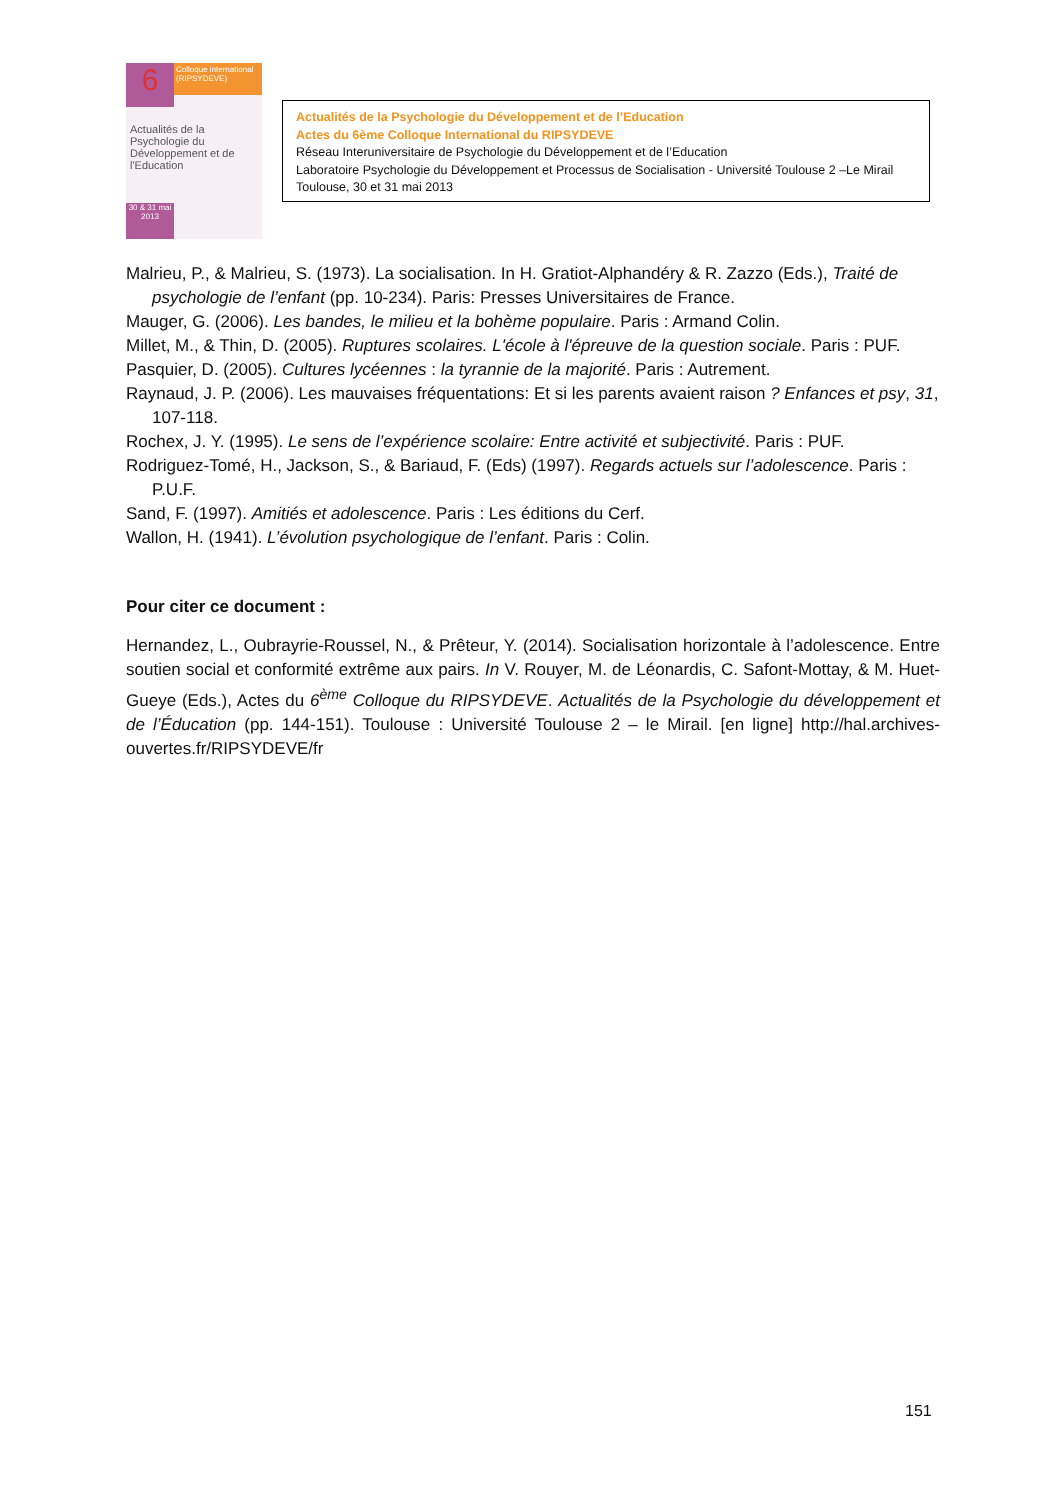6
Colloque international (RIPSYDEVE)
Actualités de la Psychologie du Développement et de l'Education
30 & 31 mai 2013
Actualités de la Psychologie du Développement et de l’Education
Actes du 6ème Colloque International du RIPSYDEVE
Réseau Interuniversitaire de Psychologie du Développement et de l’Education
Laboratoire Psychologie du Développement et Processus de Socialisation - Université Toulouse 2 –Le Mirail
Toulouse, 30 et 31 mai 2013
Malrieu, P., & Malrieu, S. (1973). La socialisation. In H. Gratiot-Alphandéry & R. Zazzo (Eds.), Traité de psychologie de l’enfant (pp. 10-234). Paris: Presses Universitaires de France.
Mauger, G. (2006). Les bandes, le milieu et la bohème populaire. Paris : Armand Colin.
Millet, M., & Thin, D. (2005). Ruptures scolaires. L'école à l'épreuve de la question sociale. Paris : PUF.
Pasquier, D. (2005). Cultures lycéennes : la tyrannie de la majorité. Paris : Autrement.
Raynaud, J. P. (2006). Les mauvaises fréquentations: Et si les parents avaient raison ? Enfances et psy, 31, 107-118.
Rochex, J. Y. (1995). Le sens de l’expérience scolaire: Entre activité et subjectivité. Paris : PUF.
Rodriguez-Tomé, H., Jackson, S., & Bariaud, F. (Eds) (1997). Regards actuels sur l’adolescence. Paris : P.U.F.
Sand, F. (1997). Amitiés et adolescence. Paris : Les éditions du Cerf.
Wallon, H. (1941). L’évolution psychologique de l’enfant. Paris : Colin.
Pour citer ce document :
Hernandez, L., Oubrayrie-Roussel, N., & Prêteur, Y. (2014). Socialisation horizontale à l’adolescence. Entre soutien social et conformité extrême aux pairs. In V. Rouyer, M. de Léonardis, C. Safont-Mottay, & M. Huet-Gueye (Eds.), Actes du 6<sup>ème</sup> Colloque du RIPSYDEVE. Actualités de la Psychologie du développement et de l’Éducation (pp. 144-151). Toulouse : Université Toulouse 2 – le Mirail. [en ligne] http://hal.archives-ouvertes.fr/RIPSYDEVE/fr
151